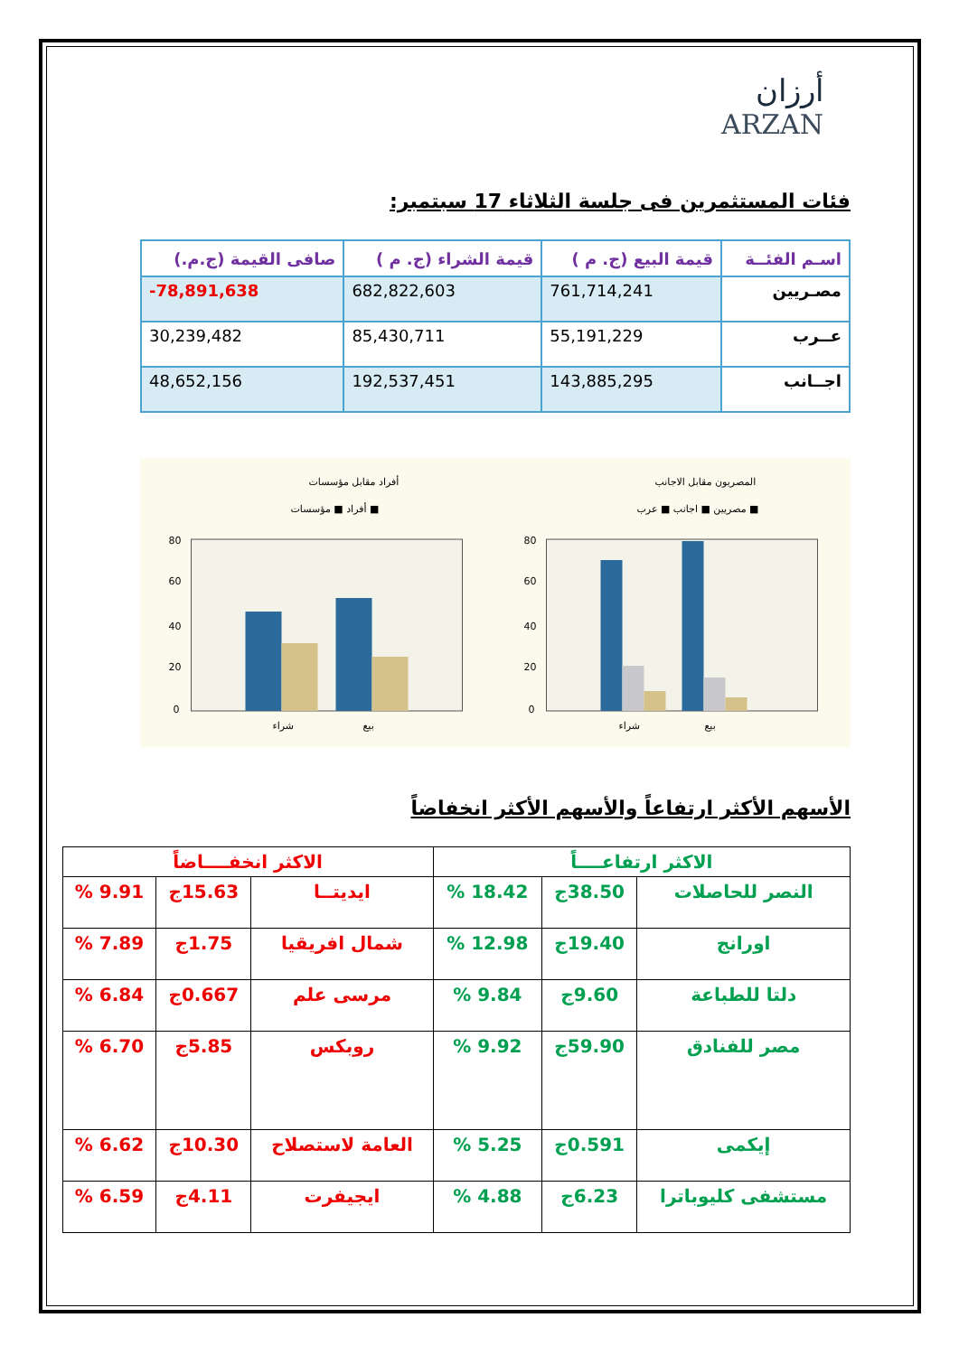أرزان
ARZAN
فئات المستثمرين فى جلسة الثلاثاء 17 سبتمبر:
| اسـم الفئــة | قيمة البيع (ج. م ) | قيمة الشراء (ج. م ) | صافى القيمة (ج.م.) |
| --- | --- | --- | --- |
| مصـريين | 761,714,241 | 682,822,603 | -78,891,638 |
| عــرب | 55,191,229 | 85,430,711 | 30,239,482 |
| اجــانب | 143,885,295 | 192,537,451 | 48,652,156 |
أفراد مقابل مؤسسات
أفراد ■ مؤسسات ■
80
60
40
20
0
شراء
بيع
المصريون مقابل الاجانب
مصريين ■ اجانب ■ عرب ■
80
60
40
20
0
شراء
بيع
الأسهم الأكثر ارتفاعاً والأسهم الأكثر انخفاضاً
| الاكثر ارتفاعــــاً | | | الاكثر انخفــــاضاً | | |
| --- | --- | --- | --- | --- | --- |
| النصر للحاصلات | 38.50ج | 18.42 % | ايديتــا | 15.63ج | 9.91 % |
| اورانج | 19.40ج | 12.98 % | شمال افريقيا | 1.75ج | 7.89 % |
| دلتا للطباعة | 9.60ج | 9.84 % | مرسى علم | 0.667ج | 6.84 % |
| مصر للفنادق | 59.90ج | 9.92 % | روبكس | 5.85ج | 6.70 % |
| إيكمى | 0.591ج | 5.25 % | العامة لاستصلاح | 10.30ج | 6.62 % |
| مستشفى كليوباترا | 6.23ج | 4.88 % | ايجيفرت | 4.11ج | 6.59 % |